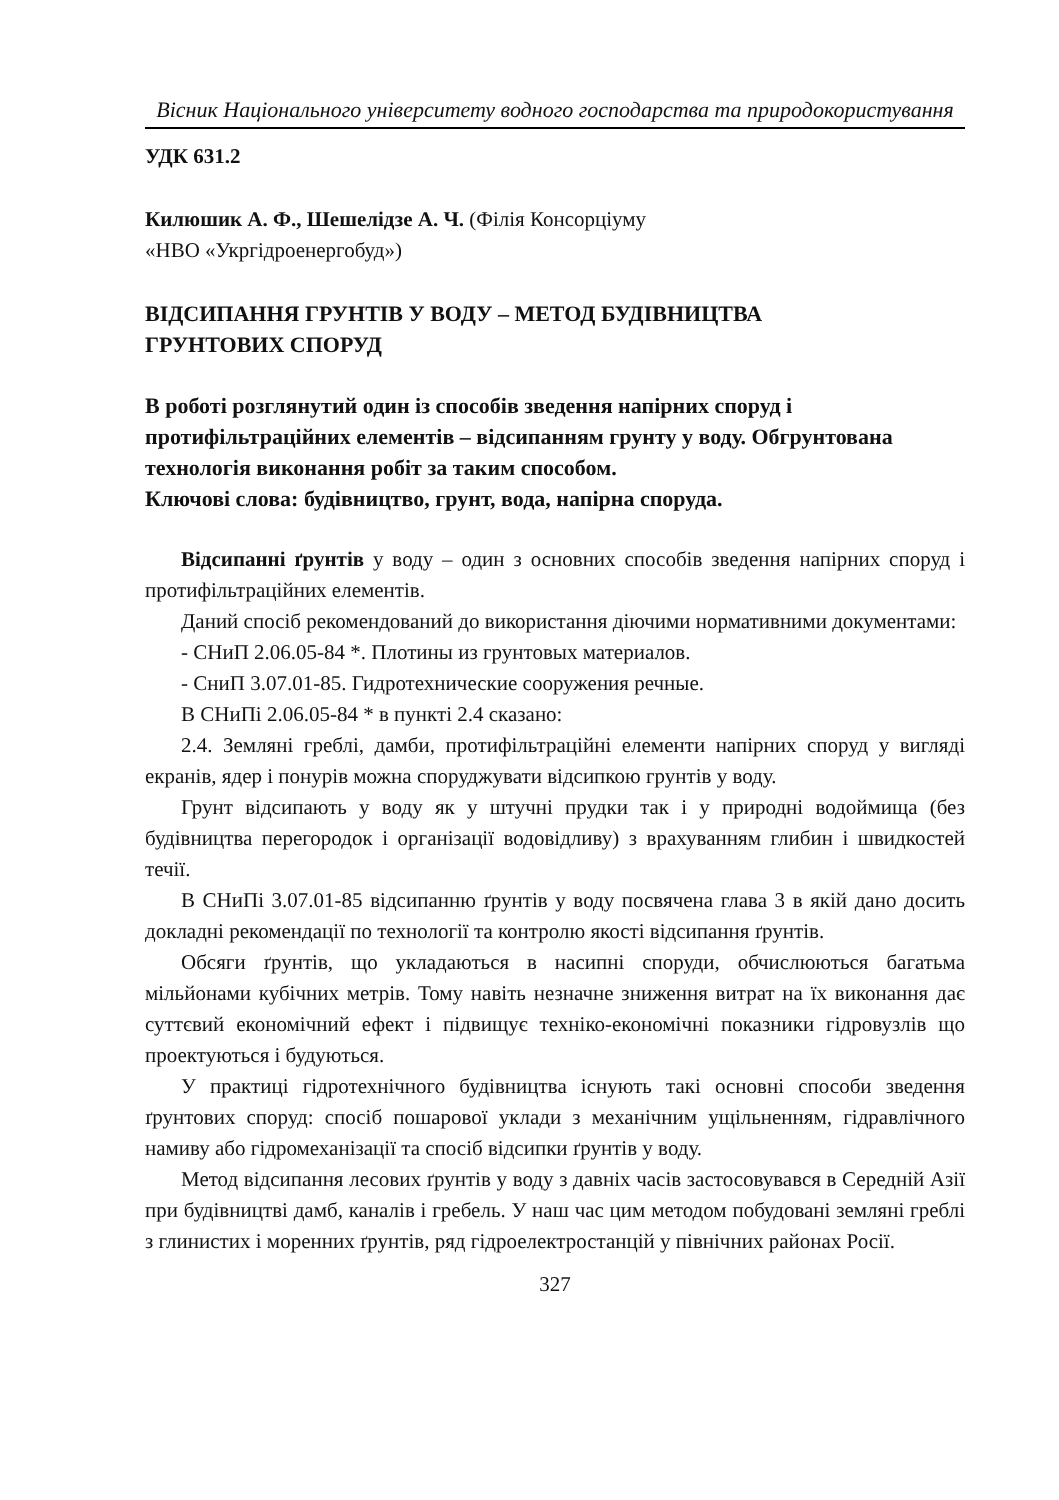Вісник Національного університету водного господарства та природокористування
УДК 631.2
Килюшик А. Ф., Шешелідзе А. Ч. (Філія Консорціуму
«НВО «Укргідроенергобуд»)
ВІДСИПАННЯ ГРУНТІВ У ВОДУ – МЕТОД БУДІВНИЦТВА
ГРУНТОВИХ СПОРУД
В роботі розглянутий один із способів зведення напірних споруд і протифільтраційних елементів – відсипанням грунту у воду. Обгрунтована технологія виконання робіт за таким способом.
Ключові слова: будівництво, грунт, вода, напірна споруда.
Відсипанні ґрунтів у воду – один з основних способів зведення напірних споруд і протифільтраційних елементів.
Даний спосіб рекомендований до використання діючими нормативними документами:
- СНиП 2.06.05-84 *. Плотины из грунтовых материалов.
- СниП 3.07.01-85. Гидротехнические сооружения речные.
В СНиПі 2.06.05-84 * в пункті 2.4 сказано:
2.4. Земляні греблі, дамби, протифільтраційні елементи напірних споруд у вигляді екранів, ядер і понурів можна споруджувати відсипкою грунтів у воду.
Грунт відсипають у воду як у штучні прудки так і у природні водоймища (без будівництва перегородок і організації водовідливу) з врахуванням глибин і швидкостей течії.
В СНиПі 3.07.01-85 відсипанню ґрунтів у воду посвячена глава 3 в якій дано досить докладні рекомендації по технології та контролю якості відсипання ґрунтів.
Обсяги ґрунтів, що укладаються в насипні споруди, обчислюються багатьма мільйонами кубічних метрів. Тому навіть незначне зниження витрат на їх виконання дає суттєвий економічний ефект і підвищує техніко-економічні показники гідровузлів що проектуються і будуються.
У практиці гідротехнічного будівництва існують такі основні способи зведення ґрунтових споруд: спосіб пошарової уклади з механічним ущільненням, гідравлічного намиву або гідромеханізації та спосіб відсипки ґрунтів у воду.
Метод відсипання лесових ґрунтів у воду з давніх часів застосовувався в Середній Азії при будівництві дамб, каналів і гребель. У наш час цим методом побудовані земляні греблі з глинистих і моренних ґрунтів, ряд гідроелектростанцій у північних районах Росії.
327